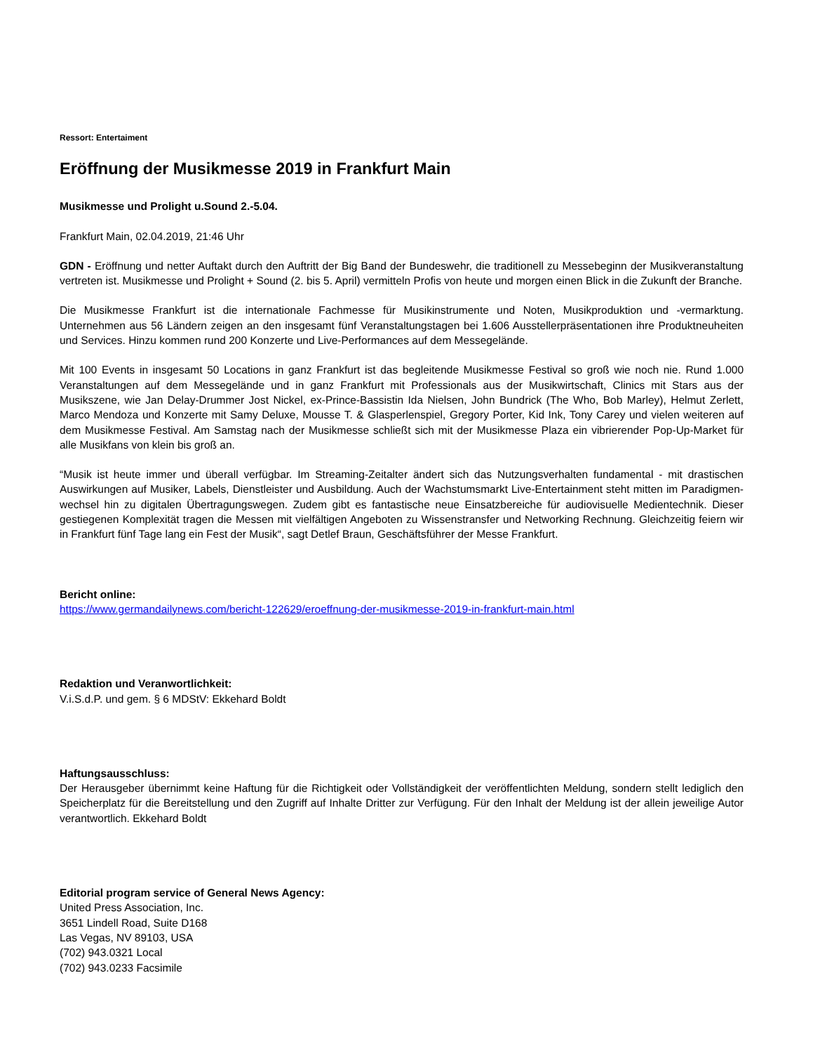Ressort: Entertaiment
Eröffnung der Musikmesse 2019 in Frankfurt Main
Musikmesse und Prolight u.Sound 2.-5.04.
Frankfurt Main, 02.04.2019, 21:46 Uhr
GDN - Eröffnung und netter Auftakt durch den Auftritt der Big Band der Bundeswehr, die traditionell zu Messebeginn der Musikveranstaltung vertreten ist. Musikmesse und Prolight + Sound (2. bis 5. April) vermitteln Profis von heute und morgen einen Blick in die Zukunft der Branche.
Die Musikmesse Frankfurt ist die internationale Fachmesse für Musikinstrumente und Noten, Musikproduktion und -vermarktung. Unternehmen aus 56 Ländern zeigen an den insgesamt fünf Veranstaltungstagen bei 1.606 Ausstellerpräsentationen ihre Produktneuheiten und Services. Hinzu kommen rund 200 Konzerte und Live-Performances auf dem Messegelände.
Mit 100 Events in insgesamt 50 Locations in ganz Frankfurt ist das begleitende Musikmesse Festival so groß wie noch nie. Rund 1.000 Veranstaltungen auf dem Messegelände und in ganz Frankfurt mit Professionals aus der Musikwirtschaft, Clinics mit Stars aus der Musikszene, wie Jan Delay-Drummer Jost Nickel, ex-Prince-Bassistin Ida Nielsen, John Bundrick (The Who, Bob Marley), Helmut Zerlett, Marco Mendoza und Konzerte mit Samy Deluxe, Mousse T. & Glasperlenspiel, Gregory Porter, Kid Ink, Tony Carey und vielen weiteren auf dem Musikmesse Festival. Am Samstag nach der Musikmesse schließt sich mit der Musikmesse Plaza ein vibrierender Pop-Up-Market für alle Musikfans von klein bis groß an.
“Musik ist heute immer und überall verfügbar. Im Streaming-Zeitalter ändert sich das Nutzungsverhalten fundamental - mit drastischen Auswirkungen auf Musiker, Labels, Dienstleister und Ausbildung. Auch der Wachstumsmarkt Live-Entertainment steht mitten im Paradigmen-wechsel hin zu digitalen Übertragungswegen. Zudem gibt es fantastische neue Einsatzbereiche für audiovisuelle Medientechnik. Dieser gestiegenen Komplexität tragen die Messen mit vielfältigen Angeboten zu Wissenstransfer und Networking Rechnung. Gleichzeitig feiern wir in Frankfurt fünf Tage lang ein Fest der Musik“, sagt Detlef Braun, Geschäftsführer der Messe Frankfurt.
Bericht online:
https://www.germandailynews.com/bericht-122629/eroeffnung-der-musikmesse-2019-in-frankfurt-main.html
Redaktion und Veranwortlichkeit:
V.i.S.d.P. und gem. § 6 MDStV: Ekkehard Boldt
Haftungsausschluss:
Der Herausgeber übernimmt keine Haftung für die Richtigkeit oder Vollständigkeit der veröffentlichten Meldung, sondern stellt lediglich den Speicherplatz für die Bereitstellung und den Zugriff auf Inhalte Dritter zur Verfügung. Für den Inhalt der Meldung ist der allein jeweilige Autor verantwortlich. Ekkehard Boldt
Editorial program service of General News Agency:
United Press Association, Inc.
3651 Lindell Road, Suite D168
Las Vegas, NV 89103, USA
(702) 943.0321 Local
(702) 943.0233 Facsimile